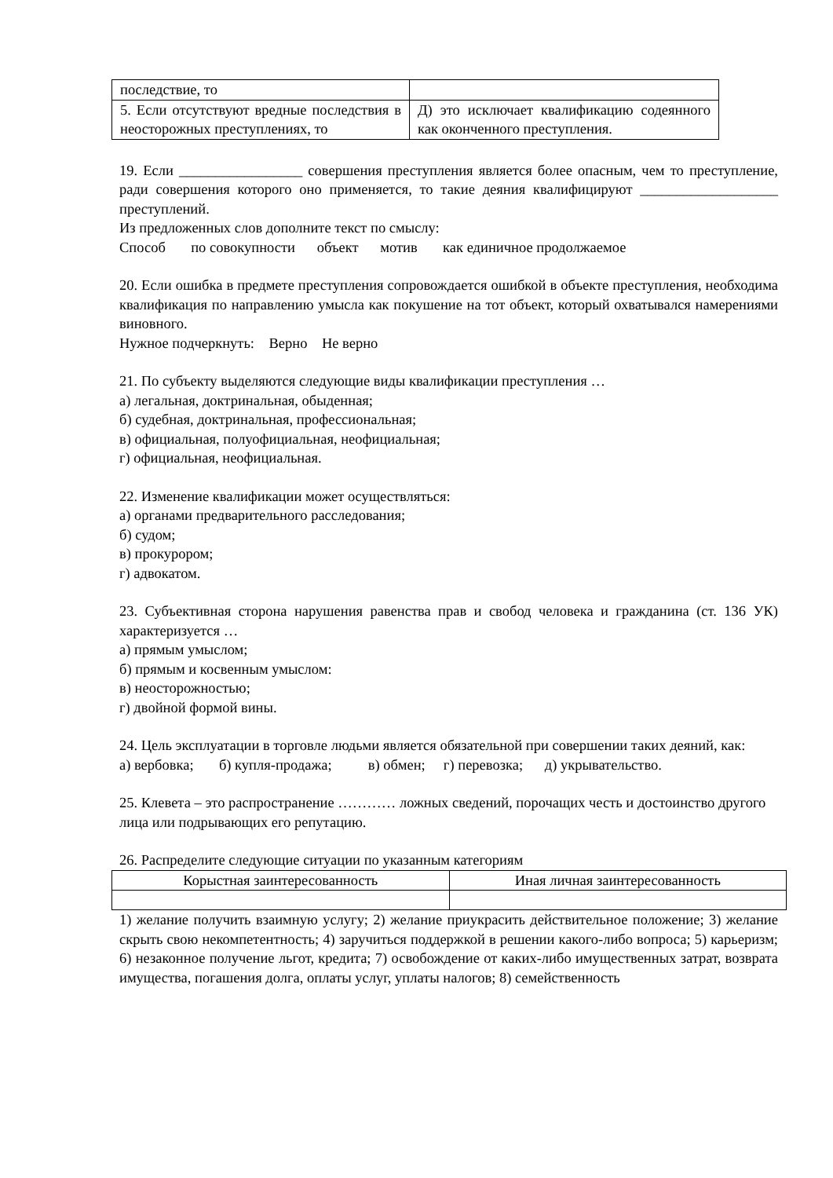| последствие, то | |
| 5. Если отсутствуют вредные последствия в неосторожных преступлениях, то | Д) это исключает квалификацию содеянного как оконченного преступления. |
19. Если _________________ совершения преступления является более опасным, чем то преступление, ради совершения которого оно применяется, то такие деяния квалифицируют ___________________ преступлений.
Из предложенных слов дополните текст по смыслу:
Способ по совокупности объект мотив как единичное продолжаемое
20. Если ошибка в предмете преступления сопровождается ошибкой в объекте преступления, необходима квалификация по направлению умысла как покушение на тот объект, который охватывался намерениями виновного.
Нужное подчеркнуть: Верно Не верно
21. По субъекту выделяются следующие виды квалификации преступления …
а) легальная, доктринальная, обыденная;
б) судебная, доктринальная, профессиональная;
в) официальная, полуофициальная, неофициальная;
г) официальная, неофициальная.
22. Изменение квалификации может осуществляться:
а) органами предварительного расследования;
б) судом;
в) прокурором;
г) адвокатом.
23. Субъективная сторона нарушения равенства прав и свобод человека и гражданина (ст. 136 УК) характеризуется …
а) прямым умыслом;
б) прямым и косвенным умыслом:
в) неосторожностью;
г) двойной формой вины.
24. Цель эксплуатации в торговле людьми является обязательной при совершении таких деяний, как:
а) вербовка; б) купля-продажа; в) обмен; г) перевозка; д) укрывательство.
25. Клевета – это распространение ………… ложных сведений, порочащих честь и достоинство другого лица или подрывающих его репутацию.
26. Распределите следующие ситуации по указанным категориям
| Корыстная заинтересованность | Иная личная заинтересованность |
1) желание получить взаимную услугу; 2) желание приукрасить действительное положение; 3) желание скрыть свою некомпетентность; 4) заручиться поддержкой в решении какого-либо вопроса; 5) карьеризм; 6) незаконное получение льгот, кредита; 7) освобождение от каких-либо имущественных затрат, возврата имущества, погашения долга, оплаты услуг, уплаты налогов; 8) семейственность